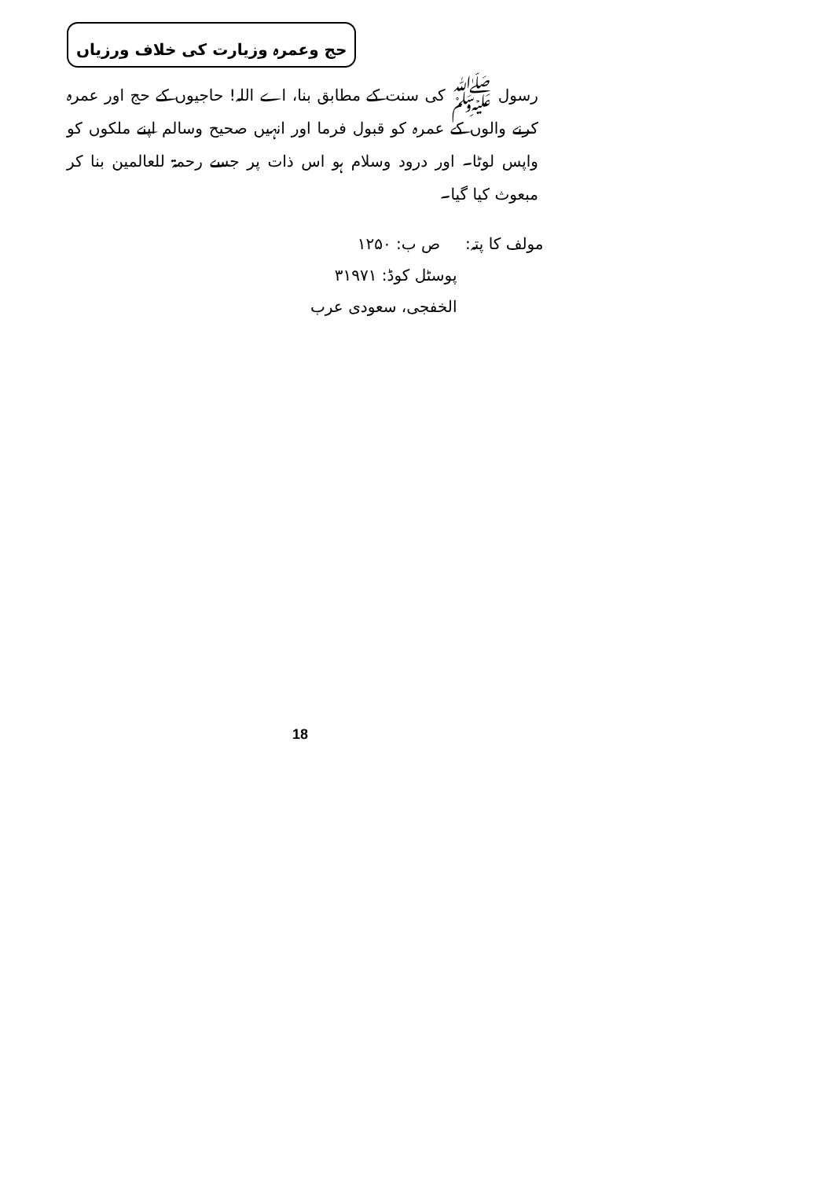حج وعمرہ وزیارت کی خلاف ورزیاں
رسول ﷺ کی سنت کے مطابق بنا، اے اللہ! حاجیوں کے حج اور عمرہ کرنے والوں کے عمرہ کو قبول فرما اور انہیں صحیح وسالم اپنے ملکوں کو واپس لوٹا۔ اور درود وسلام ہو اس ذات پر جسے رحمۃ للعالمین بنا کر مبعوث کیا گیا۔
مولف کا پتہ: ص ب: ۱۲۵۰
پوسٹل کوڈ: ۳۱۹۷۱
الخفجی، سعودی عرب
18